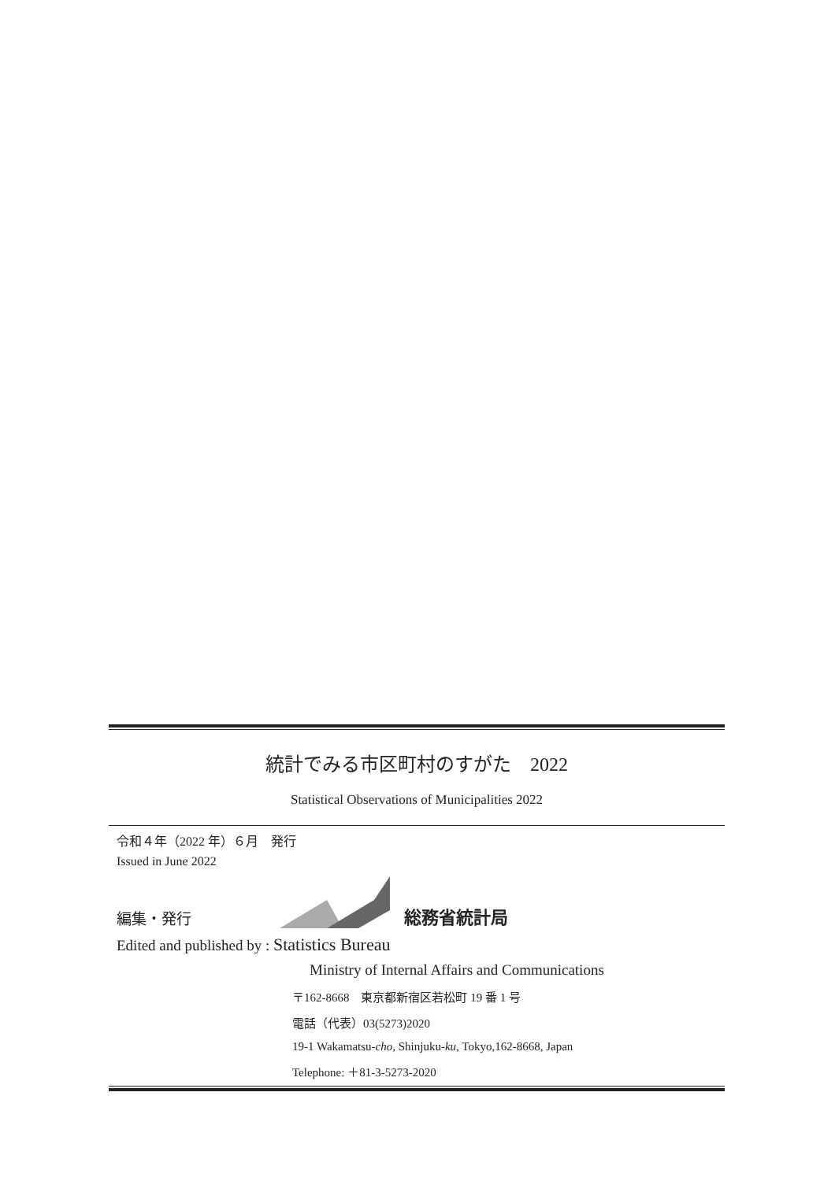統計でみる市区町村のすがた　2022
Statistical Observations of Municipalities 2022
令和４年（2022 年）６月　発行
Issued in June 2022
編集・発行
総務省統計局
Edited and published by : Statistics Bureau
Ministry of Internal Affairs and Communications
〒162-8668　東京都新宿区若松町 19 番 1 号
電話（代表）03(5273)2020
19-1 Wakamatsu-cho, Shinjuku-ku, Tokyo,162-8668, Japan
Telephone: ＋81-3-5273-2020